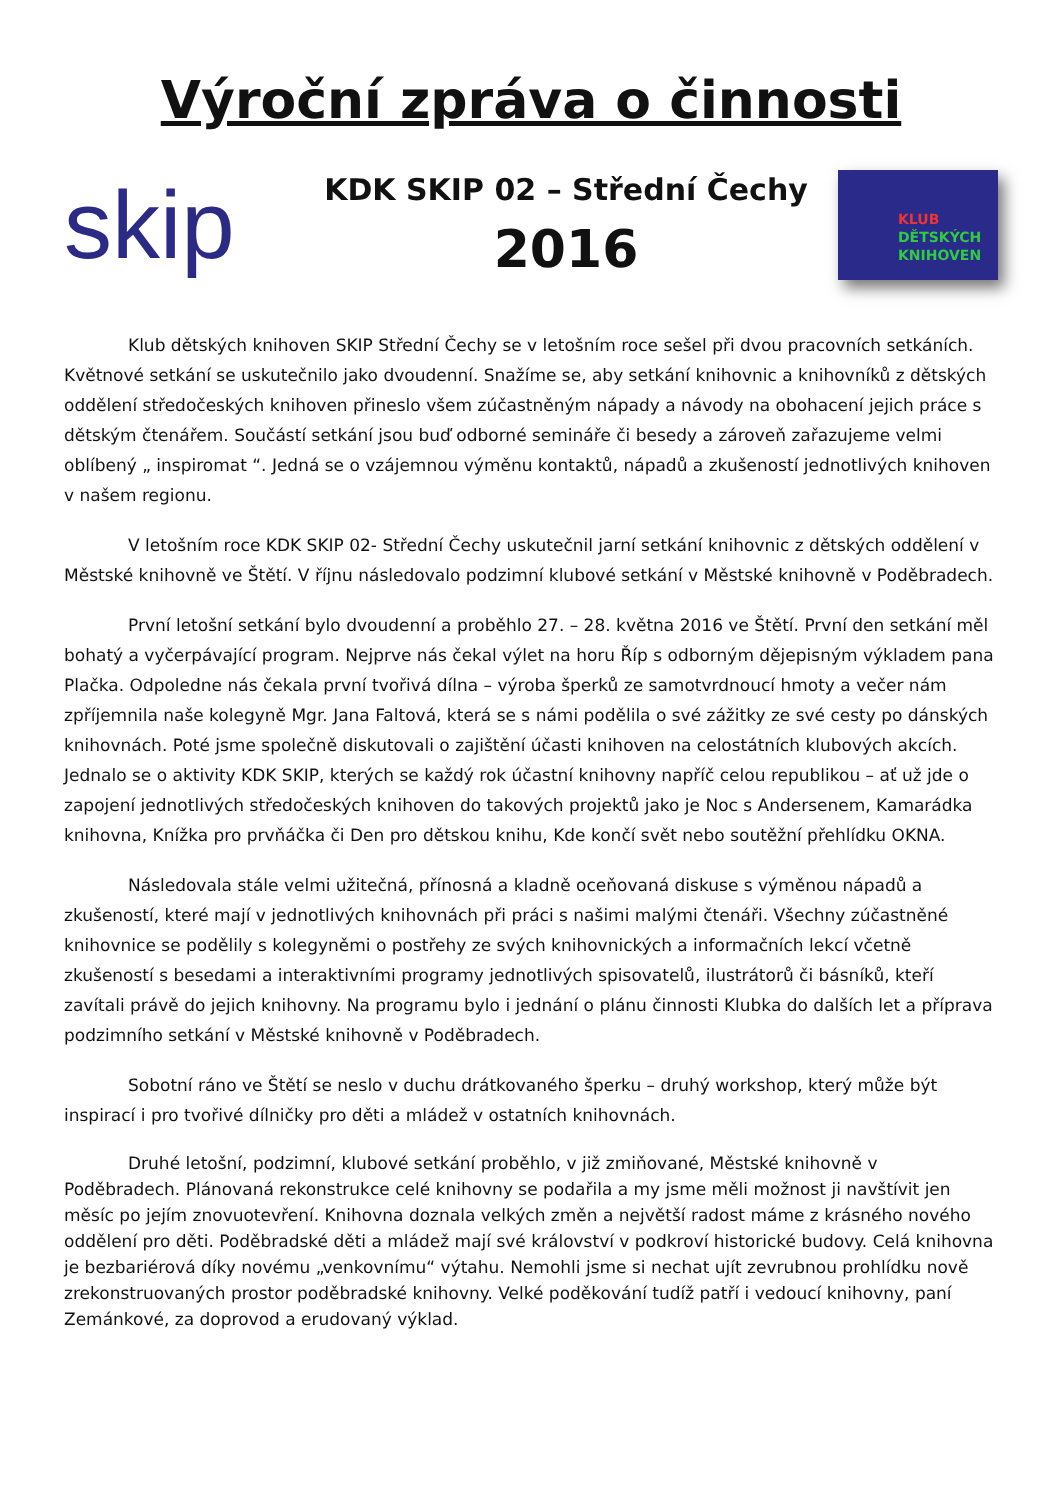Výroční zpráva o činnosti
skip
KDK SKIP 02 – Střední Čechy
2016
KLUB
DĚTSKÝCH
KNIHOVEN
Klub dětských knihoven SKIP Střední Čechy se v letošním roce sešel při dvou pracovních setkáních. Květnové setkání se uskutečnilo jako dvoudenní. Snažíme se, aby setkání knihovnic a knihovníků z dětských oddělení středočeských knihoven přineslo všem zúčastněným nápady a návody na obohacení jejich práce s dětským čtenářem. Součástí setkání jsou buď odborné semináře či besedy a zároveň zařazujeme velmi oblíbený „ inspiromat “. Jedná se o vzájemnou výměnu kontaktů, nápadů a zkušeností jednotlivých knihoven v našem regionu.
V letošním roce KDK SKIP 02- Střední Čechy uskutečnil jarní setkání knihovnic z dětských oddělení v Městské knihovně ve Štětí. V říjnu následovalo podzimní klubové setkání v Městské knihovně v Poděbradech.
První letošní setkání bylo dvoudenní a proběhlo 27. – 28. května 2016 ve Štětí. První den setkání měl bohatý a vyčerpávající program. Nejprve nás čekal výlet na horu Říp s odborným dějepisným výkladem pana Plačka. Odpoledne nás čekala první tvořivá dílna – výroba šperků ze samotvrdnoucí hmoty a večer nám zpříjemnila naše kolegyně Mgr. Jana Faltová, která se s námi podělila o své zážitky ze své cesty po dánských knihovnách. Poté jsme společně diskutovali o zajištění účasti knihoven na celostátních klubových akcích. Jednalo se o aktivity KDK SKIP, kterých se každý rok účastní knihovny napříč celou republikou – ať už jde o zapojení jednotlivých středočeských knihoven do takových projektů jako je Noc s Andersenem, Kamarádka knihovna, Knížka pro prvňáčka či Den pro dětskou knihu, Kde končí svět nebo soutěžní přehlídku OKNA.
Následovala stále velmi užitečná, přínosná a kladně oceňovaná diskuse s výměnou nápadů a zkušeností, které mají v jednotlivých knihovnách při práci s našimi malými čtenáři. Všechny zúčastněné knihovnice se podělily s kolegyněmi o postřehy ze svých knihovnických a informačních lekcí včetně zkušeností s besedami a interaktivními programy jednotlivých spisovatelů, ilustrátorů či básníků, kteří zavítali právě do jejich knihovny. Na programu bylo i jednání o plánu činnosti Klubka do dalších let a příprava podzimního setkání v Městské knihovně v Poděbradech.
Sobotní ráno ve Štětí se neslo v duchu drátkovaného šperku – druhý workshop, který může být inspirací i pro tvořivé dílničky pro děti a mládež v ostatních knihovnách.
Druhé letošní, podzimní, klubové setkání proběhlo, v již zmiňované, Městské knihovně v Poděbradech. Plánovaná rekonstrukce celé knihovny se podařila a my jsme měli možnost ji navštívit jen měsíc po jejím znovuotevření. Knihovna doznala velkých změn a největší radost máme z krásného nového oddělení pro děti. Poděbradské děti a mládež mají své království v podkroví historické budovy. Celá knihovna je bezbariérová díky novému „venkovnímu“ výtahu. Nemohli jsme si nechat ujít zevrubnou prohlídku nově zrekonstruovaných prostor poděbradské knihovny. Velké poděkování tudíž patří i vedoucí knihovny, paní Zemánkové, za doprovod a erudovaný výklad.